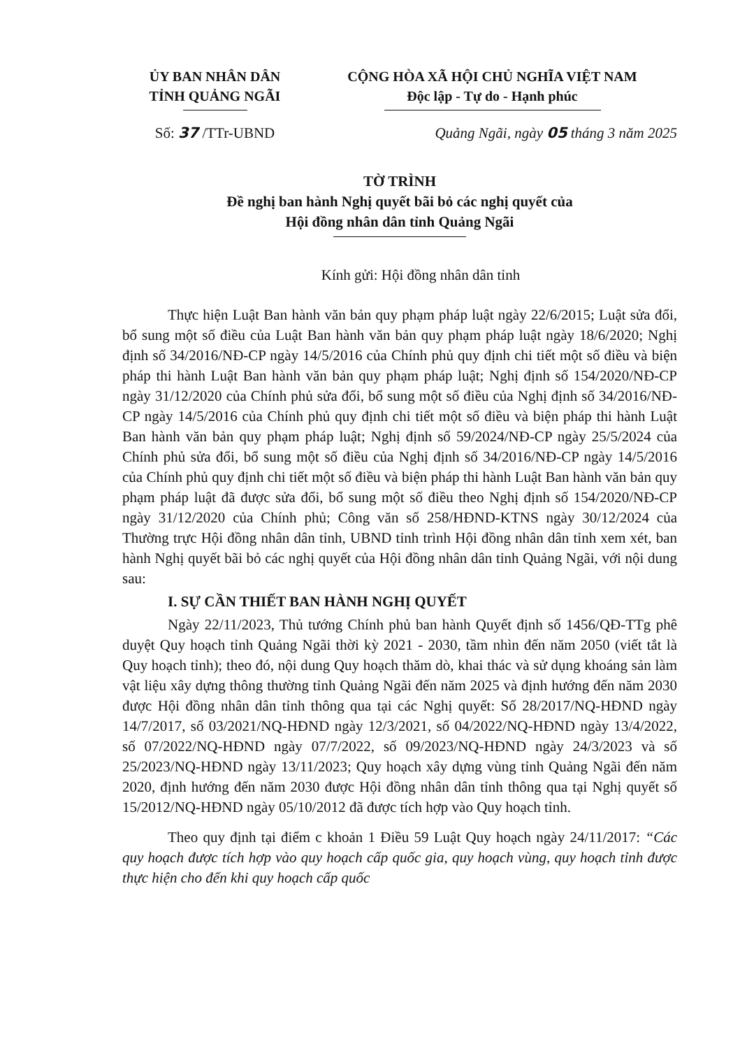ỦY BAN NHÂN DÂN
TỈNH QUẢNG NGÃI
CỘNG HÒA XÃ HỘI CHỦ NGHĨA VIỆT NAM
Độc lập - Tự do - Hạnh phúc
Số: 37 /TTr-UBND Quảng Ngãi, ngày 05 tháng 3 năm 2025
TỜ TRÌNH
Đề nghị ban hành Nghị quyết bãi bỏ các nghị quyết của
Hội đồng nhân dân tỉnh Quảng Ngãi
Kính gửi: Hội đồng nhân dân tỉnh
Thực hiện Luật Ban hành văn bản quy phạm pháp luật ngày 22/6/2015; Luật sửa đổi, bổ sung một số điều của Luật Ban hành văn bản quy phạm pháp luật ngày 18/6/2020; Nghị định số 34/2016/NĐ-CP ngày 14/5/2016 của Chính phủ quy định chi tiết một số điều và biện pháp thi hành Luật Ban hành văn bản quy phạm pháp luật; Nghị định số 154/2020/NĐ-CP ngày 31/12/2020 của Chính phủ sửa đổi, bổ sung một số điều của Nghị định số 34/2016/NĐ-CP ngày 14/5/2016 của Chính phủ quy định chi tiết một số điều và biện pháp thi hành Luật Ban hành văn bản quy phạm pháp luật; Nghị định số 59/2024/NĐ-CP ngày 25/5/2024 của Chính phủ sửa đổi, bổ sung một số điều của Nghị định số 34/2016/NĐ-CP ngày 14/5/2016 của Chính phủ quy định chi tiết một số điều và biện pháp thi hành Luật Ban hành văn bản quy phạm pháp luật đã được sửa đổi, bổ sung một số điều theo Nghị định số 154/2020/NĐ-CP ngày 31/12/2020 của Chính phủ; Công văn số 258/HĐND-KTNS ngày 30/12/2024 của Thường trực Hội đồng nhân dân tỉnh, UBND tỉnh trình Hội đồng nhân dân tỉnh xem xét, ban hành Nghị quyết bãi bỏ các nghị quyết của Hội đồng nhân dân tỉnh Quảng Ngãi, với nội dung sau:
I. SỰ CẦN THIẾT BAN HÀNH NGHỊ QUYẾT
Ngày 22/11/2023, Thủ tướng Chính phủ ban hành Quyết định số 1456/QĐ-TTg phê duyệt Quy hoạch tỉnh Quảng Ngãi thời kỳ 2021 - 2030, tầm nhìn đến năm 2050 (viết tắt là Quy hoạch tỉnh); theo đó, nội dung Quy hoạch thăm dò, khai thác và sử dụng khoáng sản làm vật liệu xây dựng thông thường tỉnh Quảng Ngãi đến năm 2025 và định hướng đến năm 2030 được Hội đồng nhân dân tỉnh thông qua tại các Nghị quyết: Số 28/2017/NQ-HĐND ngày 14/7/2017, số 03/2021/NQ-HĐND ngày 12/3/2021, số 04/2022/NQ-HĐND ngày 13/4/2022, số 07/2022/NQ-HĐND ngày 07/7/2022, số 09/2023/NQ-HĐND ngày 24/3/2023 và số 25/2023/NQ-HĐND ngày 13/11/2023; Quy hoạch xây dựng vùng tỉnh Quảng Ngãi đến năm 2020, định hướng đến năm 2030 được Hội đồng nhân dân tỉnh thông qua tại Nghị quyết số 15/2012/NQ-HĐND ngày 05/10/2012 đã được tích hợp vào Quy hoạch tỉnh.
Theo quy định tại điểm c khoản 1 Điều 59 Luật Quy hoạch ngày 24/11/2017: “Các quy hoạch được tích hợp vào quy hoạch cấp quốc gia, quy hoạch vùng, quy hoạch tỉnh được thực hiện cho đến khi quy hoạch cấp quốc